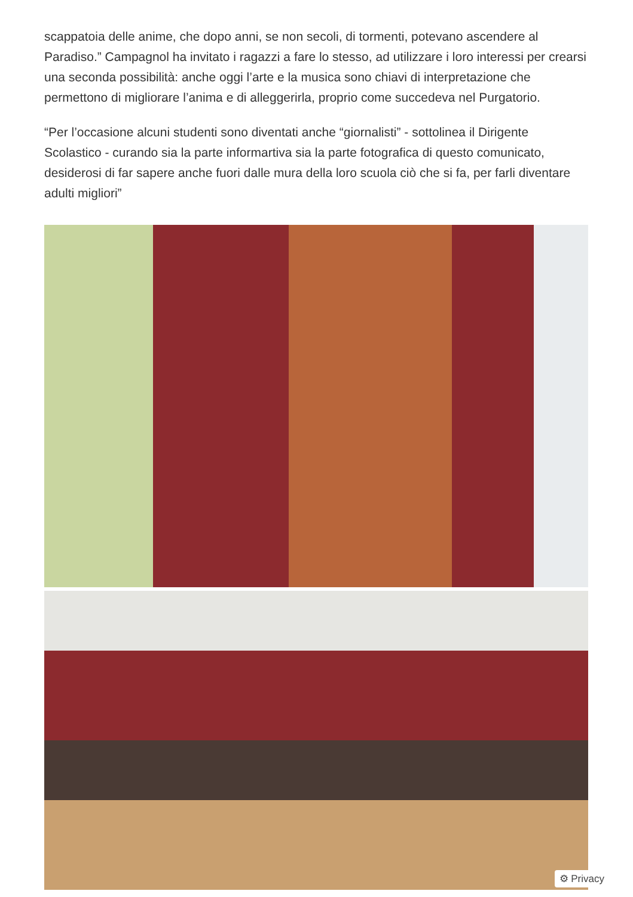scappatoia delle anime, che dopo anni, se non secoli, di tormenti, potevano ascendere al Paradiso.” Campagnol ha invitato i ragazzi a fare lo stesso, ad utilizzare i loro interessi per crearsi una seconda possibilità: anche oggi l’arte e la musica sono chiavi di interpretazione che permettono di migliorare l’anima e di alleggerirla, proprio come succedeva nel Purgatorio.
“Per l’occasione alcuni studenti sono diventati anche “giornalisti” - sottolinea il Dirigente Scolastico - curando sia la parte informartiva sia la parte fotografica di questo comunicato, desiderosi di far sapere anche fuori dalle mura della loro scuola ciò che si fa, per farli diventare adulti migliori”
⚙ Privacy